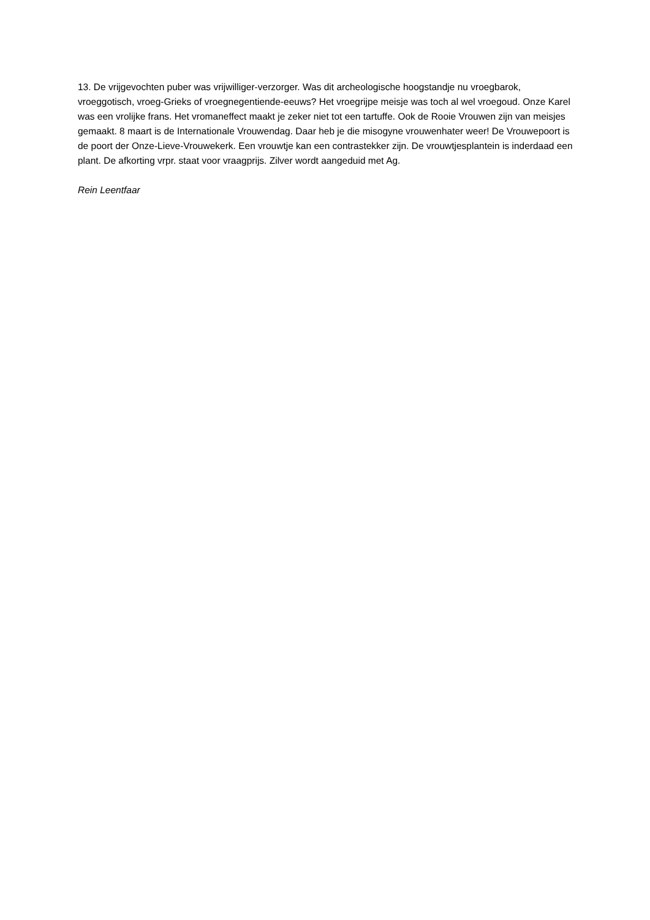13. De vrijgevochten puber was vrijwilliger-verzorger. Was dit archeologische hoogstandje nu vroegbarok, vroeggotisch, vroeg-Grieks of vroegnegentiende-eeuws? Het vroegrijpe meisje was toch al wel vroegoud. Onze Karel was een vrolijke frans. Het vromaneffect maakt je zeker niet tot een tartuffe. Ook de Rooie Vrouwen zijn van meisjes gemaakt. 8 maart is de Internationale Vrouwendag. Daar heb je die misogyne vrouwenhater weer! De Vrouwepoort is de poort der Onze-Lieve-Vrouwekerk. Een vrouwtje kan een contrastekker zijn. De vrouwtjesplantein is inderdaad een plant. De afkorting vrpr. staat voor vraagprijs. Zilver wordt aangeduid met Ag.
Rein Leentfaar